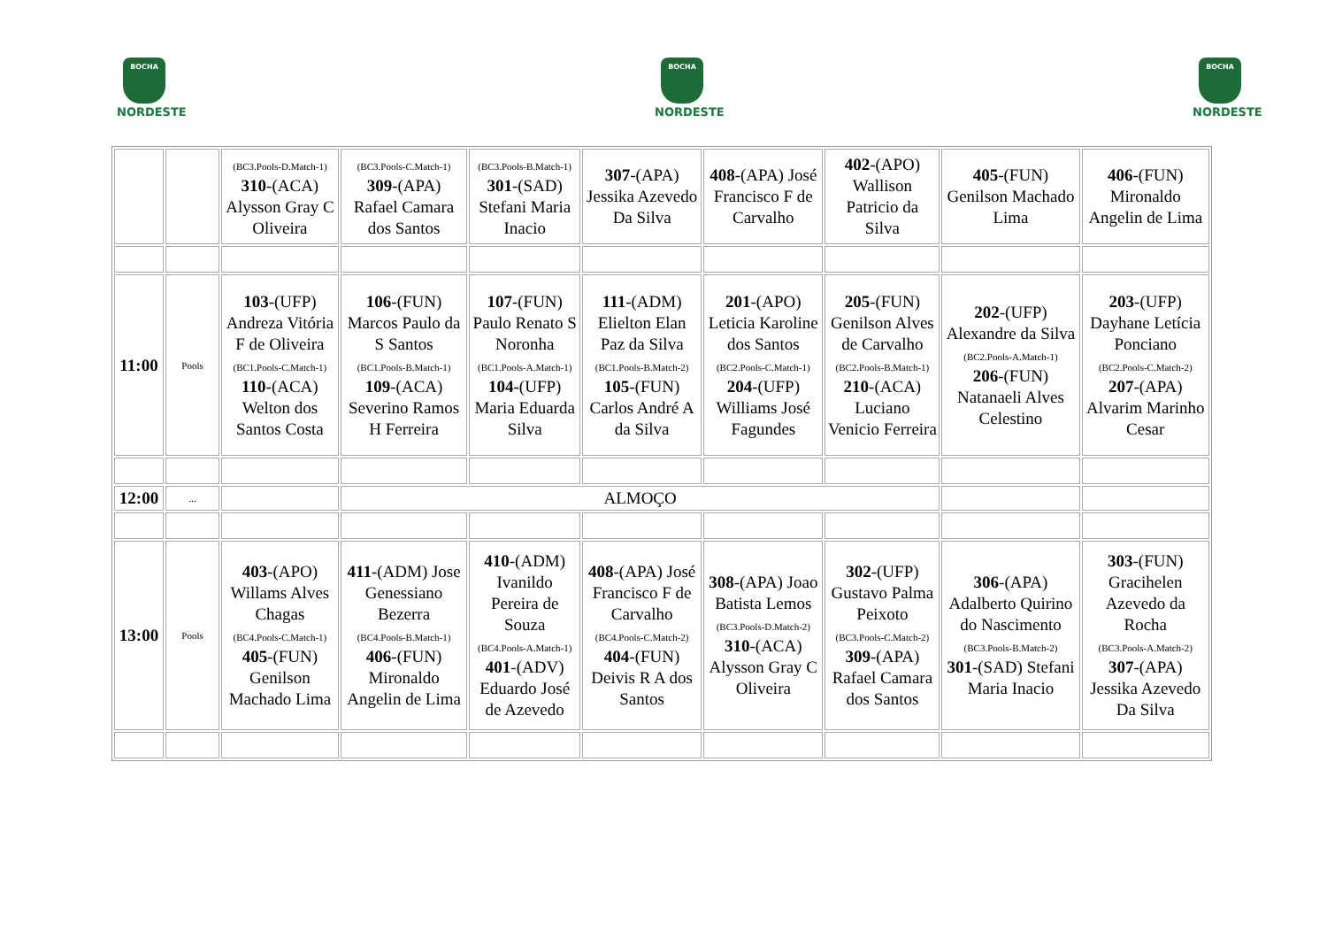BOCHA
NORDESTE
BOCHA
NORDESTE
BOCHA
NORDESTE
| | | (BC3.Pools-D.Match-1) 310 -(ACA) Alysson Gray C Oliveira | (BC3.Pools-C.Match-1) 309 -(APA) Rafael Camara dos Santos | (BC3.Pools-B.Match-1) 301 -(SAD) Stefani Maria Inacio | 307 -(APA) Jessika Azevedo Da Silva | 408 -(APA) José Francisco F de Carvalho | 402 -(APO) Wallison Patricio da Silva | 405 -(FUN) Genilson Machado Lima | 406 -(FUN) Mironaldo Angelin de Lima |
| 11:00 | Pools | 103 -(UFP) Andreza Vitória F de Oliveira (BC1.Pools-C.Match-1) 110 -(ACA) Welton dos Santos Costa | 106 -(FUN) Marcos Paulo da S Santos (BC1.Pools-B.Match-1) 109 -(ACA) Severino Ramos H Ferreira | 107 -(FUN) Paulo Renato S Noronha (BC1.Pools-A.Match-1) 104 -(UFP) Maria Eduarda Silva | 111 -(ADM) Elielton Elan Paz da Silva (BC1.Pools-B.Match-2) 105 -(FUN) Carlos André A da Silva | 201 -(APO) Leticia Karoline dos Santos (BC2.Pools-C.Match-1) 204 -(UFP) Williams José Fagundes | 205 -(FUN) Genilson Alves de Carvalho (BC2.Pools-B.Match-1) 210 -(ACA) Luciano Venicio Ferreira | 202 -(UFP) Alexandre da Silva (BC2.Pools-A.Match-1) 206 -(FUN) Natanaeli Alves Celestino | 203 -(UFP) Dayhane Letícia Ponciano (BC2.Pools-C.Match-2) 207 -(APA) Alvarim Marinho Cesar |
| 12:00 | ... | | ALMOÇO | | | | | | |
| 13:00 | Pools | 403 -(APO) Willams Alves Chagas (BC4.Pools-C.Match-1) 405 -(FUN) Genilson Machado Lima | 411 -(ADM) Jose Genessiano Bezerra (BC4.Pools-B.Match-1) 406 -(FUN) Mironaldo Angelin de Lima | 410 -(ADM) Ivanildo Pereira de Souza (BC4.Pools-A.Match-1) 401 -(ADV) Eduardo José de Azevedo | 408 -(APA) José Francisco F de Carvalho (BC4.Pools-C.Match-2) 404 -(FUN) Deivis R A dos Santos | 308 -(APA) Joao Batista Lemos (BC3.Pools-D.Match-2) 310 -(ACA) Alysson Gray C Oliveira | 302 -(UFP) Gustavo Palma Peixoto (BC3.Pools-C.Match-2) 309 -(APA) Rafael Camara dos Santos | 306 -(APA) Adalberto Quirino do Nascimento (BC3.Pools-B.Match-2) 301 -(SAD) Stefani Maria Inacio | 303 -(FUN) Gracihelen Azevedo da Rocha (BC3.Pools-A.Match-2) 307 -(APA) Jessika Azevedo Da Silva |